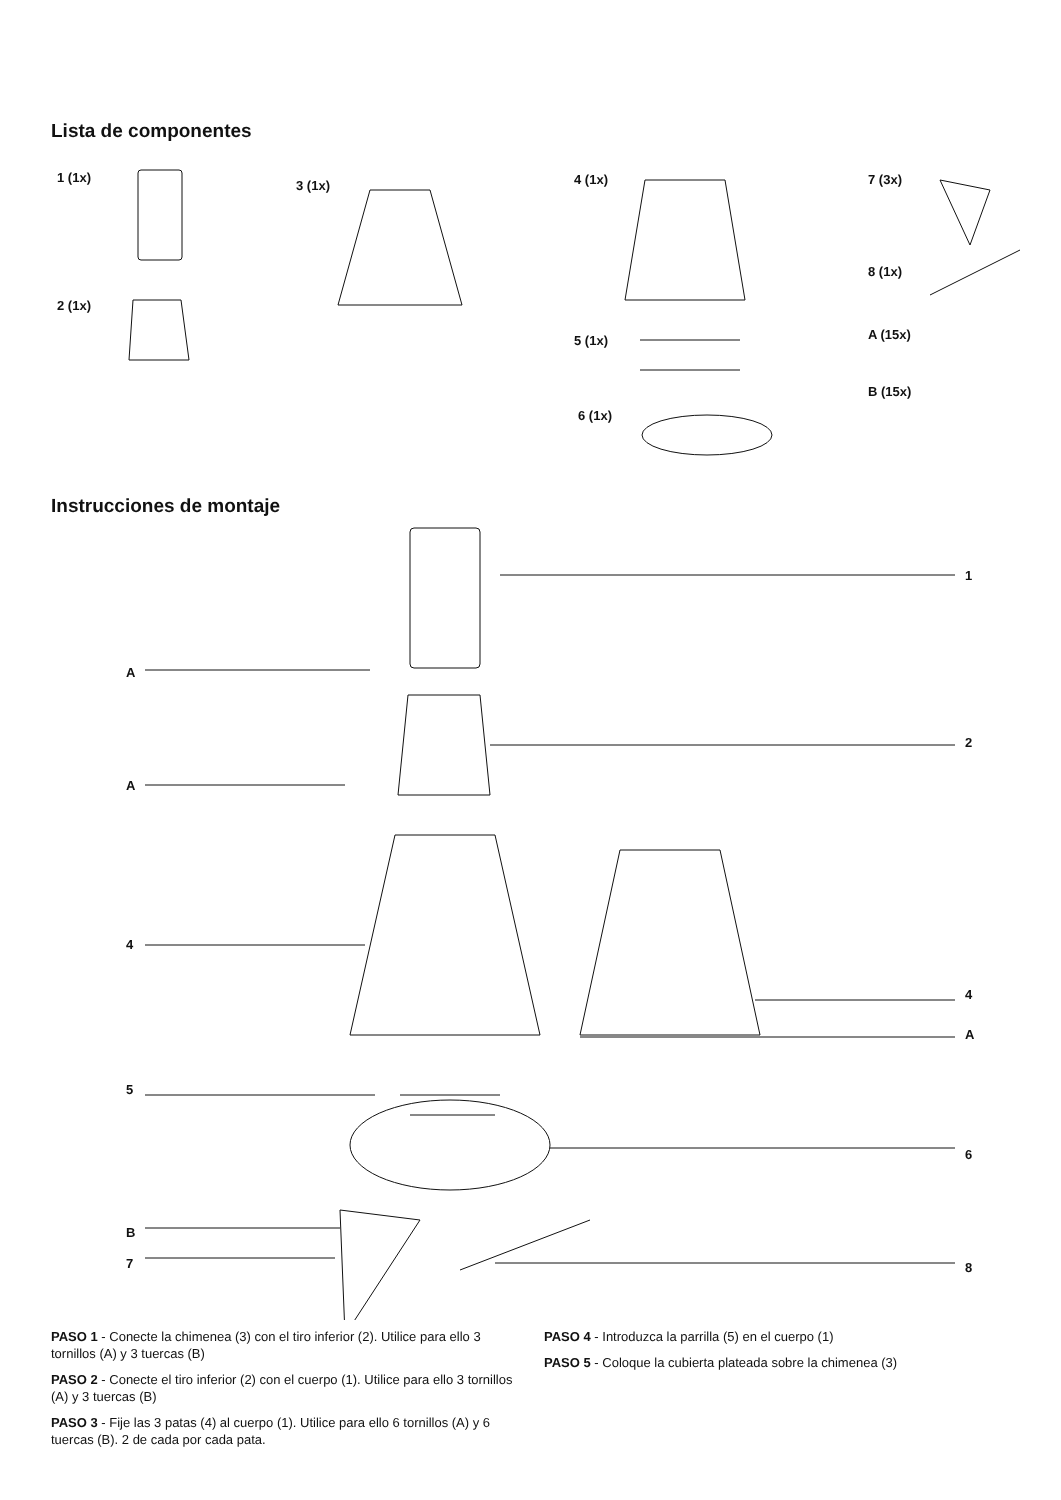Lista de componentes
1 (1x)
2 (1x)
3 (1x) 4 (1x)
5 (1x)
6 (1x)
7 (3x)
8 (1x)
A (15x)
B (15x)
Instrucciones de montaje
1
A
2
A
4
4
A
5
6
B
7 8
PASO 1 - Conecte la chimenea (3) con el tiro inferior (2). Utilice para ello 3 tornillos (A) y 3 tuercas (B)
PASO 2 - Conecte el tiro inferior (2) con el cuerpo (1). Utilice para ello 3 tornillos (A) y 3 tuercas (B)
PASO 3 - Fije las 3 patas (4) al cuerpo (1). Utilice para ello 6 tornillos (A) y 6 tuercas (B). 2 de cada por cada pata.
PASO 4 - Introduzca la parrilla (5) en el cuerpo (1)
PASO 5 - Coloque la cubierta plateada sobre la chimenea (3)